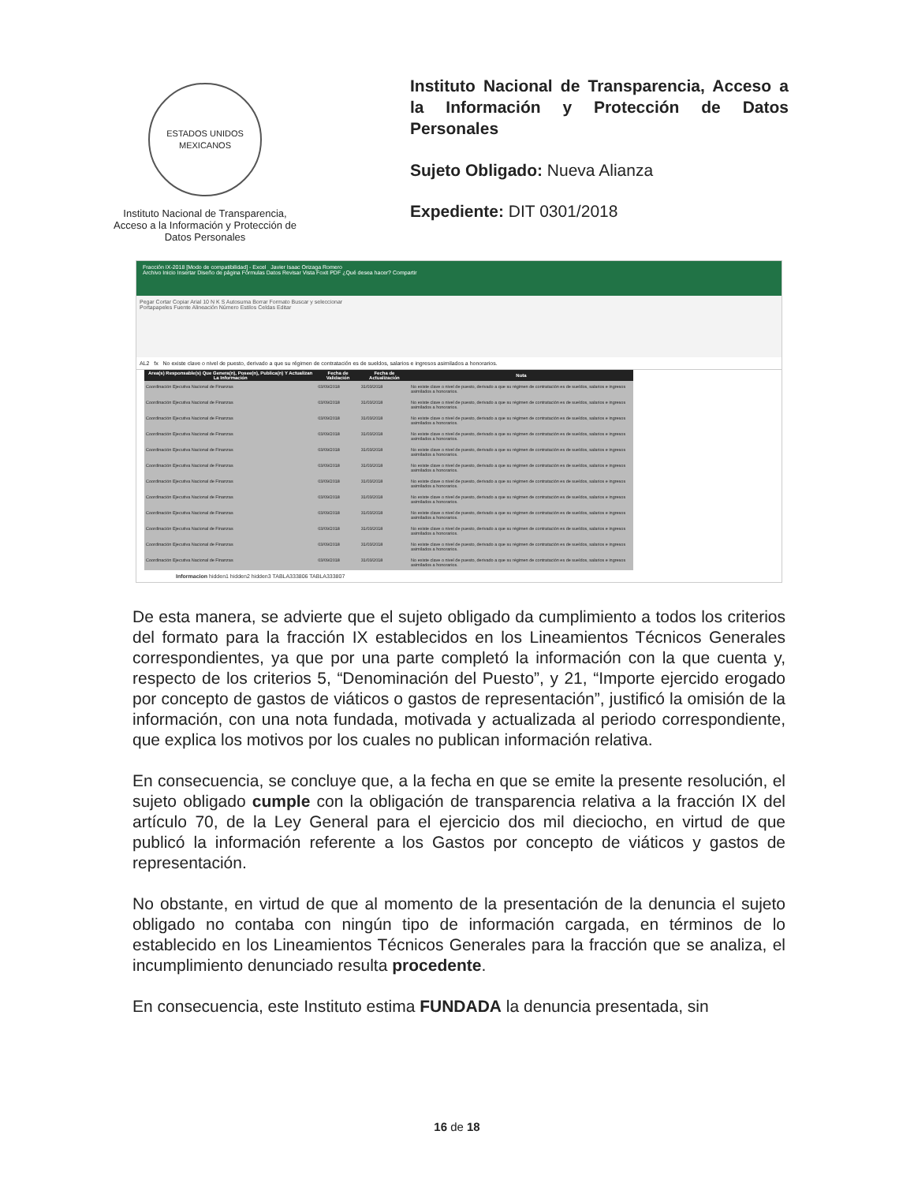ESTADOS UNIDOS MEXICANOS
Instituto Nacional de Transparencia,
Acceso a la Información y Protección de
Datos Personales
Instituto Nacional de Transparencia, Acceso a la Información y Protección de Datos Personales
Sujeto Obligado: Nueva Alianza
Expediente: DIT 0301/2018
Fracción IX-2018 [Modo de compatibilidad] - Excel Javier Isaac Orizaga Romero
Archivo Inicio Insertar Diseño de página Fórmulas Datos Revisar Vista Foxit PDF ¿Qué desea hacer? Compartir
Pegar Cortar Copiar Arial 10 N K S Autosuma Borrar Formato Buscar y seleccionar
Portapapeles Fuente Alineación Número Estilos Celdas Editar
AL2 fx No existe clave o nivel de puesto, derivado a que su régimen de contratación es de sueldos, salarios e ingresos asimilados a honorarios.
| Area(s) Responsable(s) Que Genera(n), Posee(n), Publica(n) Y Actualizan La Información | Fecha de Validación | Fecha de Actualización | Nota |
| --- | --- | --- | --- |
| Coordinación Ejecutiva Nacional de Finanzas | 03/09/2018 | 31/03/2018 | No existe clave o nivel de puesto, derivado a que su régimen de contratación es de sueldos, salarios e ingresos asimilados a honorarios. |
| Coordinación Ejecutiva Nacional de Finanzas | 03/09/2018 | 31/03/2018 | No existe clave o nivel de puesto, derivado a que su régimen de contratación es de sueldos, salarios e ingresos asimilados a honorarios. |
| Coordinación Ejecutiva Nacional de Finanzas | 03/09/2018 | 31/03/2018 | No existe clave o nivel de puesto, derivado a que su régimen de contratación es de sueldos, salarios e ingresos asimilados a honorarios. |
| Coordinación Ejecutiva Nacional de Finanzas | 03/09/2018 | 31/03/2018 | No existe clave o nivel de puesto, derivado a que su régimen de contratación es de sueldos, salarios e ingresos asimilados a honorarios. |
| Coordinación Ejecutiva Nacional de Finanzas | 03/09/2018 | 31/03/2018 | No existe clave o nivel de puesto, derivado a que su régimen de contratación es de sueldos, salarios e ingresos asimilados a honorarios. |
| Coordinación Ejecutiva Nacional de Finanzas | 03/09/2018 | 31/03/2018 | No existe clave o nivel de puesto, derivado a que su régimen de contratación es de sueldos, salarios e ingresos asimilados a honorarios. |
| Coordinación Ejecutiva Nacional de Finanzas | 03/09/2018 | 31/03/2018 | No existe clave o nivel de puesto, derivado a que su régimen de contratación es de sueldos, salarios e ingresos asimilados a honorarios. |
| Coordinación Ejecutiva Nacional de Finanzas | 03/09/2018 | 31/03/2018 | No existe clave o nivel de puesto, derivado a que su régimen de contratación es de sueldos, salarios e ingresos asimilados a honorarios. |
| Coordinación Ejecutiva Nacional de Finanzas | 03/09/2018 | 31/03/2018 | No existe clave o nivel de puesto, derivado a que su régimen de contratación es de sueldos, salarios e ingresos asimilados a honorarios. |
| Coordinación Ejecutiva Nacional de Finanzas | 03/09/2018 | 31/03/2018 | No existe clave o nivel de puesto, derivado a que su régimen de contratación es de sueldos, salarios e ingresos asimilados a honorarios. |
| Coordinación Ejecutiva Nacional de Finanzas | 03/09/2018 | 31/03/2018 | No existe clave o nivel de puesto, derivado a que su régimen de contratación es de sueldos, salarios e ingresos asimilados a honorarios. |
| Coordinación Ejecutiva Nacional de Finanzas | 03/09/2018 | 31/03/2018 | No existe clave o nivel de puesto, derivado a que su régimen de contratación es de sueldos, salarios e ingresos asimilados a honorarios. |
Informacion hidden1 hidden2 hidden3 TABLA333806 TABLA333807
De esta manera, se advierte que el sujeto obligado da cumplimiento a todos los criterios del formato para la fracción IX establecidos en los Lineamientos Técnicos Generales correspondientes, ya que por una parte completó la información con la que cuenta y, respecto de los criterios 5, “Denominación del Puesto”, y 21, “Importe ejercido erogado por concepto de gastos de viáticos o gastos de representación”, justificó la omisión de la información, con una nota fundada, motivada y actualizada al periodo correspondiente, que explica los motivos por los cuales no publican información relativa.
En consecuencia, se concluye que, a la fecha en que se emite la presente resolución, el sujeto obligado cumple con la obligación de transparencia relativa a la fracción IX del artículo 70, de la Ley General para el ejercicio dos mil dieciocho, en virtud de que publicó la información referente a los Gastos por concepto de viáticos y gastos de representación.
No obstante, en virtud de que al momento de la presentación de la denuncia el sujeto obligado no contaba con ningún tipo de información cargada, en términos de lo establecido en los Lineamientos Técnicos Generales para la fracción que se analiza, el incumplimiento denunciado resulta procedente.
En consecuencia, este Instituto estima FUNDADA la denuncia presentada, sin
16 de 18